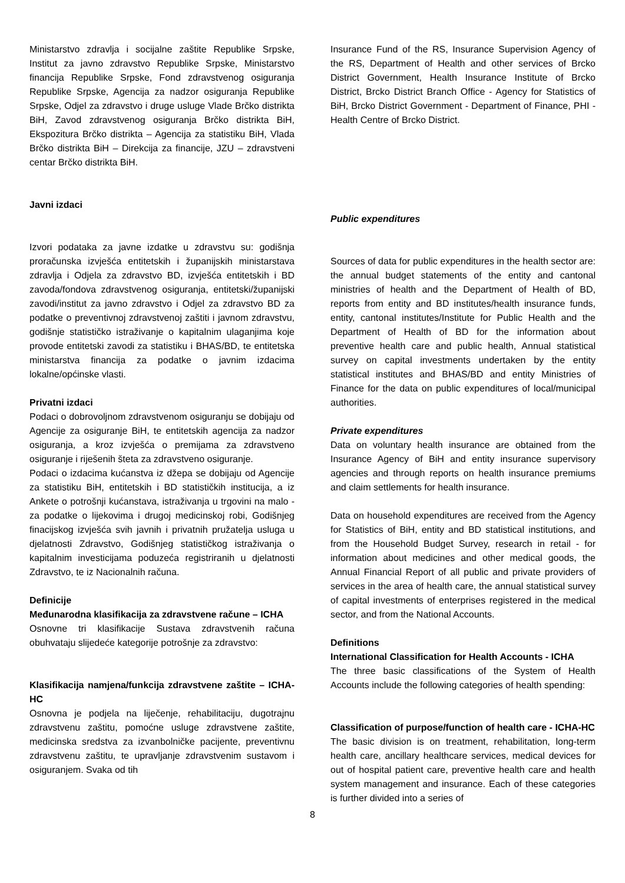Ministarstvo zdravlja i socijalne zaštite Republike Srpske, Institut za javno zdravstvo Republike Srpske, Ministarstvo financija Republike Srpske, Fond zdravstvenog osiguranja Republike Srpske, Agencija za nadzor osiguranja Republike Srpske, Odjel za zdravstvo i druge usluge Vlade Brčko distrikta BiH, Zavod zdravstvenog osiguranja Brčko distrikta BiH, Ekspozitura Brčko distrikta – Agencija za statistiku BiH, Vlada Brčko distrikta BiH – Direkcija za financije, JZU – zdravstveni centar Brčko distrikta BiH.
Javni izdaci
Izvori podataka za javne izdatke u zdravstvu su: godišnja proračunska izvješća entitetskih i županijskih ministarstava zdravlja i Odjela za zdravstvo BD, izvješća entitetskih i BD zavoda/fondova zdravstvenog osiguranja, entitetski/županijski zavodi/institut za javno zdravstvo i Odjel za zdravstvo BD za podatke o preventivnoj zdravstvenoj zaštiti i javnom zdravstvu, godišnje statističko istraživanje o kapitalnim ulaganjima koje provode entitetski zavodi za statistiku i BHAS/BD, te entitetska ministarstva financija za podatke o javnim izdacima lokalne/općinske vlasti.
Privatni izdaci
Podaci o dobrovoljnom zdravstvenom osiguranju se dobijaju od Agencije za osiguranje BiH, te entitetskih agencija za nadzor osiguranja, a kroz izvješća o premijama za zdravstveno osiguranje i riješenih šteta za zdravstveno osiguranje.
Podaci o izdacima kućanstva iz džepa se dobijaju od Agencije za statistiku BiH, entitetskih i BD statističkih institucija, a iz Ankete o potrošnji kućanstava, istraživanja u trgovini na malo - za podatke o lijekovima i drugoj medicinskoj robi, Godišnjeg finacijskog izvješća svih javnih i privatnih pružatelja usluga u djelatnosti Zdravstvo, Godišnjeg statističkog istraživanja o kapitalnim investicijama poduzeća registriranih u djelatnosti Zdravstvo, te iz Nacionalnih računa.
Definicije
Međunarodna klasifikacija za zdravstvene račune – ICHA
Osnovne tri klasifikacije Sustava zdravstvenih računa obuhvataju slijedeće kategorije potrošnje za zdravstvo:
Klasifikacija namjena/funkcija zdravstvene zaštite – ICHA-HC
Osnovna je podjela na liječenje, rehabilitaciju, dugotrajnu zdravstvenu zaštitu, pomoćne usluge zdravstvene zaštite, medicinska sredstva za izvanbolničke pacijente, preventivnu zdravstvenu zaštitu, te upravljanje zdravstvenim sustavom i osiguranjem. Svaka od tih
Insurance Fund of the RS, Insurance Supervision Agency of the RS, Department of Health and other services of Brcko District Government, Health Insurance Institute of Brcko District, Brcko District Branch Office - Agency for Statistics of BiH, Brcko District Government - Department of Finance, PHI - Health Centre of Brcko District.
Public expenditures
Sources of data for public expenditures in the health sector are: the annual budget statements of the entity and cantonal ministries of health and the Department of Health of BD, reports from entity and BD institutes/health insurance funds, entity, cantonal institutes/Institute for Public Health and the Department of Health of BD for the information about preventive health care and public health, Annual statistical survey on capital investments undertaken by the entity statistical institutes and BHAS/BD and entity Ministries of Finance for the data on public expenditures of local/municipal authorities.
Private expenditures
Data on voluntary health insurance are obtained from the Insurance Agency of BiH and entity insurance supervisory agencies and through reports on health insurance premiums and claim settlements for health insurance.
Data on household expenditures are received from the Agency for Statistics of BiH, entity and BD statistical institutions, and from the Household Budget Survey, research in retail - for information about medicines and other medical goods, the Annual Financial Report of all public and private providers of services in the area of health care, the annual statistical survey of capital investments of enterprises registered in the medical sector, and from the National Accounts.
Definitions
International Classification for Health Accounts - ICHA
The three basic classifications of the System of Health Accounts include the following categories of health spending:
Classification of purpose/function of health care - ICHA-HC
The basic division is on treatment, rehabilitation, long-term health care, ancillary healthcare services, medical devices for out of hospital patient care, preventive health care and health system management and insurance. Each of these categories is further divided into a series of
8